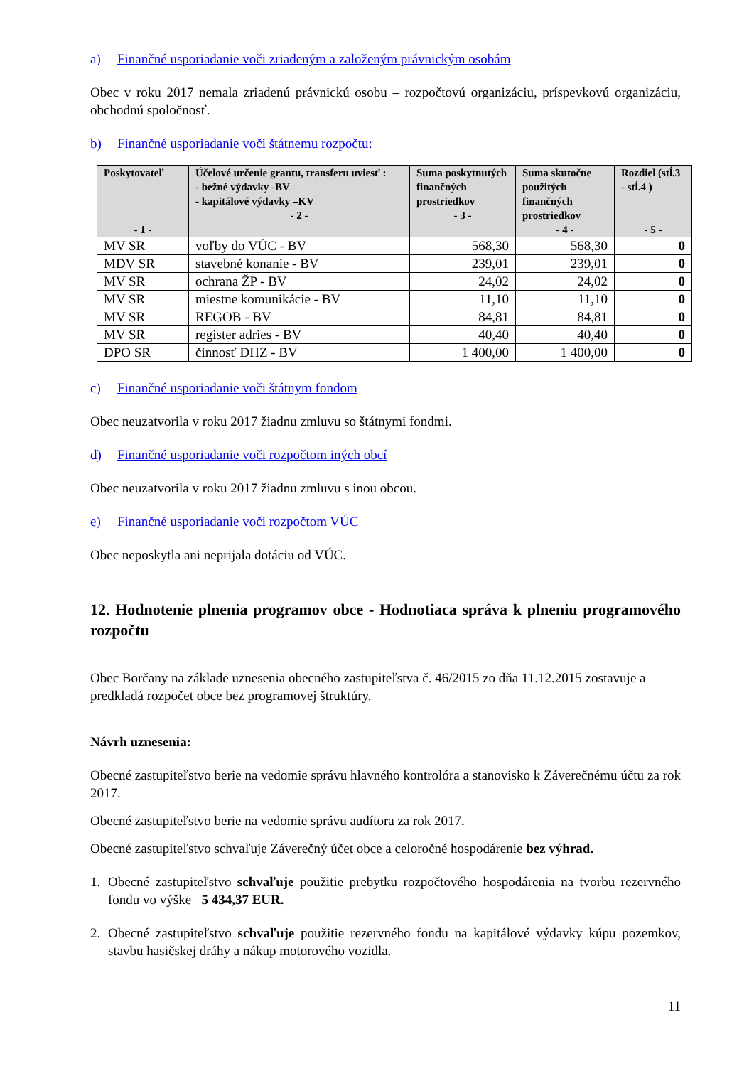a) Finančné usporiadanie voči zriadeným a založeným právnickým osobám
Obec v roku 2017 nemala zriadenú právnickú osobu – rozpočtovú organizáciu, príspevkovú organizáciu, obchodnú spoločnosť.
b) Finančné usporiadanie voči štátnemu rozpočtu:
| Poskytovateľ - 1 - | Účelové určenie grantu, transferu uviesť : - bežné výdavky -BV - kapitálové výdavky –KV - 2 - | Suma poskytnutých finančných prostriedkov - 3 - | Suma skutočne použitých finančných prostriedkov - 4 - | Rozdiel (stĺ.3 - stĺ.4 ) - 5 - |
| --- | --- | --- | --- | --- |
| MV SR | voľby do VÚC - BV | 568,30 | 568,30 | 0 |
| MDV SR | stavebné konanie - BV | 239,01 | 239,01 | 0 |
| MV SR | ochrana ŽP - BV | 24,02 | 24,02 | 0 |
| MV SR | miestne komunikácie - BV | 11,10 | 11,10 | 0 |
| MV SR | REGOB - BV | 84,81 | 84,81 | 0 |
| MV SR | register adries - BV | 40,40 | 40,40 | 0 |
| DPO SR | činnosť DHZ - BV | 1 400,00 | 1 400,00 | 0 |
c) Finančné usporiadanie voči štátnym fondom
Obec neuzatvorila v roku 2017 žiadnu zmluvu so štátnymi fondmi.
d) Finančné usporiadanie voči rozpočtom iných obcí
Obec neuzatvorila v roku 2017 žiadnu zmluvu s inou obcou.
e) Finančné usporiadanie voči rozpočtom VÚC
Obec neposkytla ani neprijala dotáciu od VÚC.
12. Hodnotenie plnenia programov obce - Hodnotiaca správa k plneniu programového rozpočtu
Obec Borčany na základe uznesenia obecného zastupiteľstva č. 46/2015 zo dňa 11.12.2015 zostavuje a predkladá rozpočet obce bez programovej štruktúry.
Návrh uznesenia:
Obecné zastupiteľstvo berie na vedomie správu hlavného kontrolóra a stanovisko k Záverečnému účtu za rok 2017.
Obecné zastupiteľstvo berie na vedomie správu audítora za rok 2017.
Obecné zastupiteľstvo schvaľuje Záverečný účet obce a celoročné hospodárenie bez výhrad.
1. Obecné zastupiteľstvo schvaľuje použitie prebytku rozpočtového hospodárenia na tvorbu rezervného fondu vo výške 5 434,37 EUR.
2. Obecné zastupiteľstvo schvaľuje použitie rezervného fondu na kapitálové výdavky kúpu pozemkov, stavbu hasičskej dráhy a nákup motorového vozidla.
11